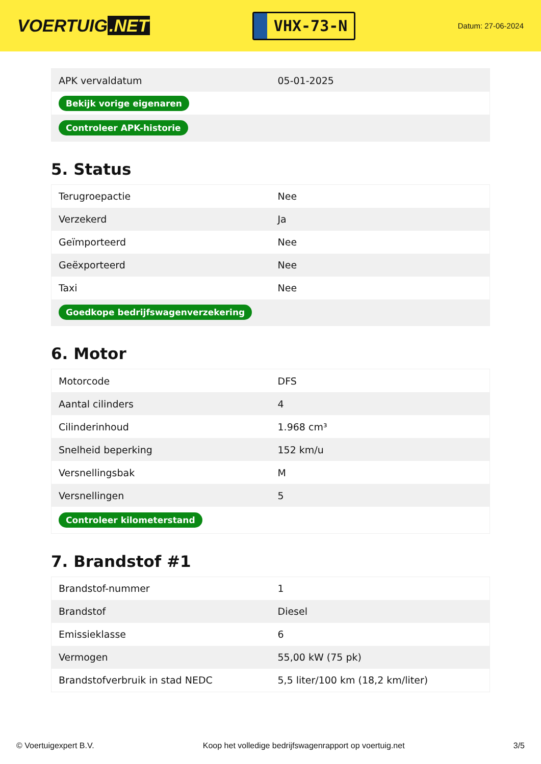VOERTUIG.NET
VHX-73-N
Datum: 27-06-2024
| APK vervaldatum | 05-01-2025 |
| Bekijk vorige eigenaren | |
| Controleer APK-historie | |
5. Status
| Terugroepactie | Nee |
| Verzekerd | Ja |
| Geïmporteerd | Nee |
| Geëxporteerd | Nee |
| Taxi | Nee |
| Goedkope bedrijfswagenverzekering | |
6. Motor
| Motorcode | DFS |
| Aantal cilinders | 4 |
| Cilinderinhoud | 1.968 cm³ |
| Snelheid beperking | 152 km/u |
| Versnellingsbak | M |
| Versnellingen | 5 |
| Controleer kilometerstand | |
7. Brandstof #1
| Brandstof-nummer | 1 |
| Brandstof | Diesel |
| Emissieklasse | 6 |
| Vermogen | 55,00 kW (75 pk) |
| Brandstofverbruik in stad NEDC | 5,5 liter/100 km (18,2 km/liter) |
© Voertuigexpert B.V. Koop het volledige bedrijfswagenrapport op voertuig.net 3/5